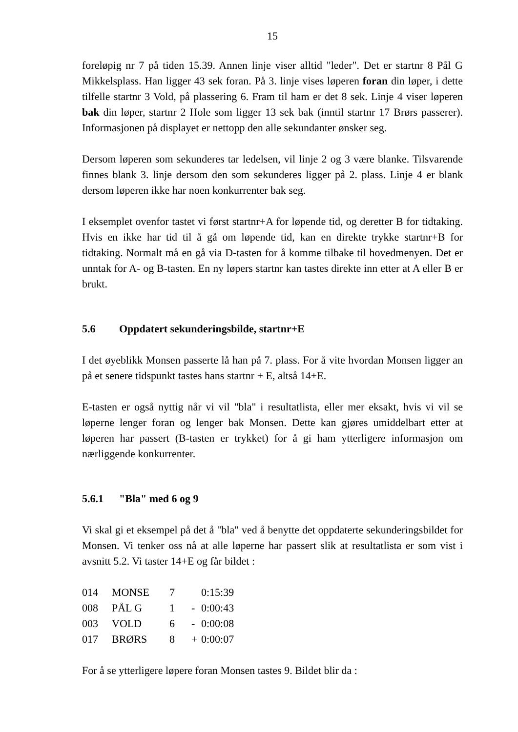15
foreløpig nr 7 på tiden 15.39. Annen linje viser alltid "leder". Det er startnr 8 Pål G Mikkelsplass. Han ligger 43 sek foran. På 3. linje vises løperen foran din løper, i dette tilfelle startnr 3 Vold, på plassering 6. Fram til ham er det 8 sek. Linje 4 viser løperen bak din løper, startnr 2 Hole som ligger 13 sek bak (inntil startnr 17 Brørs passerer). Informasjonen på displayet er nettopp den alle sekundanter ønsker seg.
Dersom løperen som sekunderes tar ledelsen, vil linje 2 og 3 være blanke. Tilsvarende finnes blank 3. linje dersom den som sekunderes ligger på 2. plass. Linje 4 er blank dersom løperen ikke har noen konkurrenter bak seg.
I eksemplet ovenfor tastet vi først startnr+A for løpende tid, og deretter B for tidtaking. Hvis en ikke har tid til å gå om løpende tid, kan en direkte trykke startnr+B for tidtaking. Normalt må en gå via D-tasten for å komme tilbake til hovedmenyen. Det er unntak for A- og B-tasten. En ny løpers startnr kan tastes direkte inn etter at A eller B er brukt.
5.6 Oppdatert sekunderingsbilde, startnr+E
I det øyeblikk Monsen passerte lå han på 7. plass. For å vite hvordan Monsen ligger an på et senere tidspunkt tastes hans startnr + E, altså 14+E.
E-tasten er også nyttig når vi vil "bla" i resultatlista, eller mer eksakt, hvis vi vil se løperne lenger foran og lenger bak Monsen. Dette kan gjøres umiddelbart etter at løperen har passert (B-tasten er trykket) for å gi ham ytterligere informasjon om nærliggende konkurrenter.
5.6.1 "Bla" med 6 og 9
Vi skal gi et eksempel på det å "bla" ved å benytte det oppdaterte sekunderingsbildet for Monsen. Vi tenker oss nå at alle løperne har passert slik at resultatlista er som vist i avsnitt 5.2. Vi taster 14+E og får bildet :
| 014 | MONSE | 7 | | 0:15:39 |
| 008 | PÅL G | 1 | - | 0:00:43 |
| 003 | VOLD | 6 | - | 0:00:08 |
| 017 | BRØRS | 8 | + | 0:00:07 |
For å se ytterligere løpere foran Monsen tastes 9. Bildet blir da :